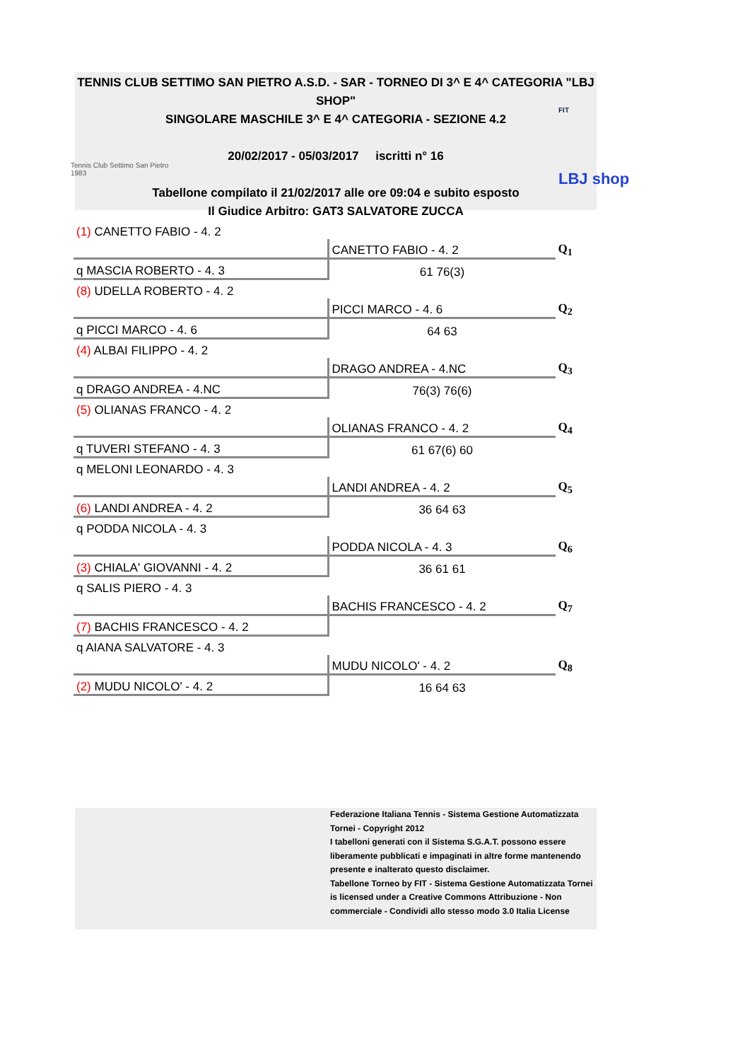TENNIS CLUB SETTIMO SAN PIETRO A.S.D. - SAR - TORNEO DI 3^ E 4^ CATEGORIA "LBJ SHOP"
SINGOLARE MASCHILE 3^ E 4^ CATEGORIA - SEZIONE 4.2
20/02/2017 - 05/03/2017 iscritti n° 16
Tabellone compilato il 21/02/2017 alle ore 09:04 e subito esposto
Il Giudice Arbitro: GAT3 SALVATORE ZUCCA
Tennis Club Settimo San Pietro
1983
FIT
LBJ shop
| (1) CANETTO FABIO - 4. 2 | | |
| | CANETTO FABIO - 4. 2 | Q<sub>1</sub> |
| q MASCIA ROBERTO - 4. 3 | 61 76(3) | |
| (8) UDELLA ROBERTO - 4. 2 | | |
| | PICCI MARCO - 4. 6 | Q<sub>2</sub> |
| q PICCI MARCO - 4. 6 | 64 63 | |
| (4) ALBAI FILIPPO - 4. 2 | | |
| | DRAGO ANDREA - 4.NC | Q<sub>3</sub> |
| q DRAGO ANDREA - 4.NC | 76(3) 76(6) | |
| (5) OLIANAS FRANCO - 4. 2 | | |
| | OLIANAS FRANCO - 4. 2 | Q<sub>4</sub> |
| q TUVERI STEFANO - 4. 3 | 61 67(6) 60 | |
| q MELONI LEONARDO - 4. 3 | | |
| | LANDI ANDREA - 4. 2 | Q<sub>5</sub> |
| (6) LANDI ANDREA - 4. 2 | 36 64 63 | |
| q PODDA NICOLA - 4. 3 | | |
| | PODDA NICOLA - 4. 3 | Q<sub>6</sub> |
| (3) CHIALA' GIOVANNI - 4. 2 | 36 61 61 | |
| q SALIS PIERO - 4. 3 | | |
| | BACHIS FRANCESCO - 4. 2 | Q<sub>7</sub> |
| (7) BACHIS FRANCESCO - 4. 2 | | |
| q AIANA SALVATORE - 4. 3 | | |
| | MUDU NICOLO' - 4. 2 | Q<sub>8</sub> |
| (2) MUDU NICOLO' - 4. 2 | 16 64 63 | |
Federazione Italiana Tennis - Sistema Gestione Automatizzata Tornei - Copyright 2012
I tabelloni generati con il Sistema S.G.A.T. possono essere liberamente pubblicati e impaginati in altre forme mantenendo presente e inalterato questo disclaimer.
Tabellone Torneo by FIT - Sistema Gestione Automatizzata Tornei is licensed under a Creative Commons Attribuzione - Non commerciale - Condividi allo stesso modo 3.0 Italia License